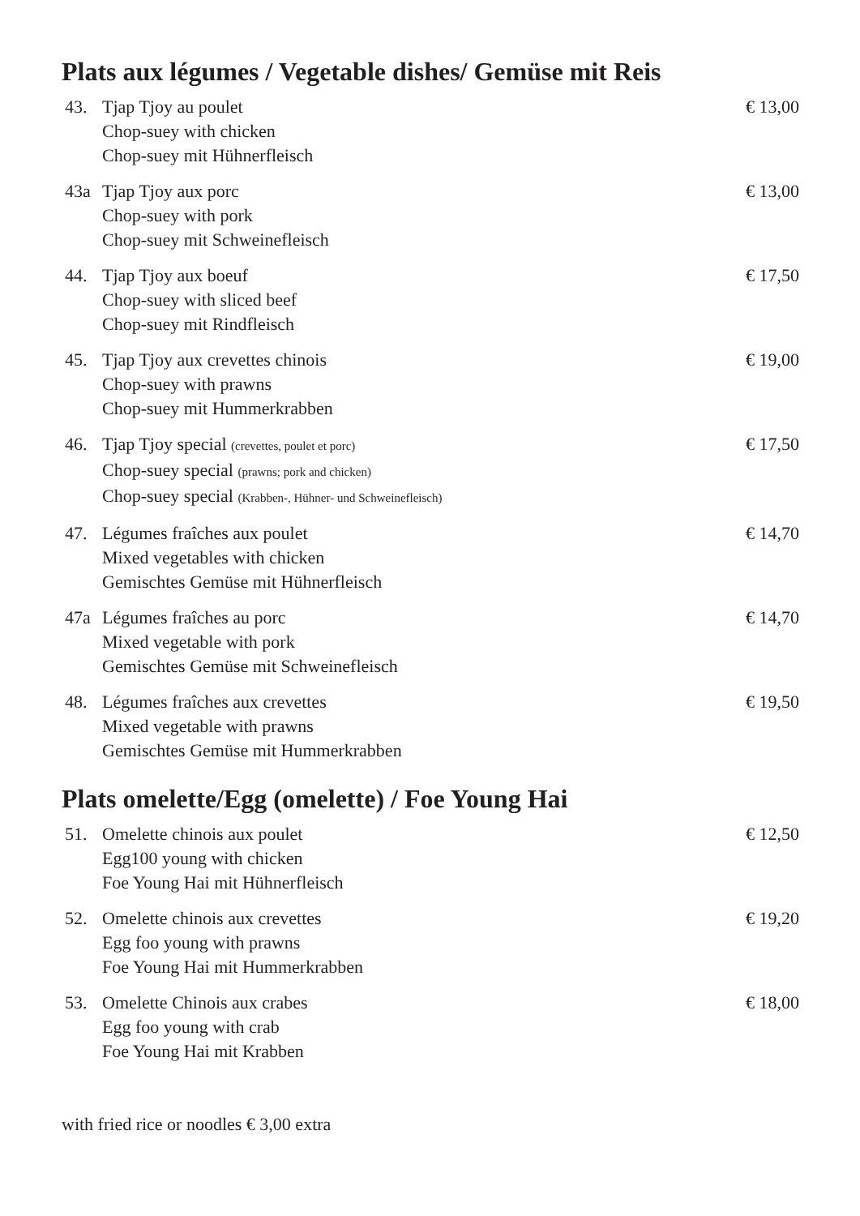Plats aux légumes / Vegetable dishes/ Gemüse mit Reis
43. Tjap Tjoy au poulet
Chop-suey with chicken
Chop-suey mit Hühnerfleisch
€ 13,00
43a Tjap Tjoy aux porc
Chop-suey with pork
Chop-suey mit Schweinefleisch
€ 13,00
44. Tjap Tjoy aux boeuf
Chop-suey with sliced beef
Chop-suey mit Rindfleisch
€ 17,50
45. Tjap Tjoy aux crevettes chinois
Chop-suey with prawns
Chop-suey mit Hummerkrabben
€ 19,00
46. Tjap Tjoy special (crevettes, poulet et porc)
Chop-suey special (prawns; pork and chicken)
Chop-suey special (Krabben-, Hühner- und Schweinefleisch)
€ 17,50
47. Légumes fraîches aux poulet
Mixed vegetables with chicken
Gemischtes Gemüse mit Hühnerfleisch
€ 14,70
47a Légumes fraîches au porc
Mixed vegetable with pork
Gemischtes Gemüse mit Schweinefleisch
€ 14,70
48. Légumes fraîches aux crevettes
Mixed vegetable with prawns
Gemischtes Gemüse mit Hummerkrabben
€ 19,50
Plats omelette/Egg (omelette) / Foe Young Hai
51. Omelette chinois aux poulet
Egg100 young with chicken
Foe Young Hai mit Hühnerfleisch
€ 12,50
52. Omelette chinois aux crevettes
Egg foo young with prawns
Foe Young Hai mit Hummerkrabben
€ 19,20
53. Omelette Chinois aux crabes
Egg foo young with crab
Foe Young Hai mit Krabben
€ 18,00
with fried rice or noodles € 3,00 extra